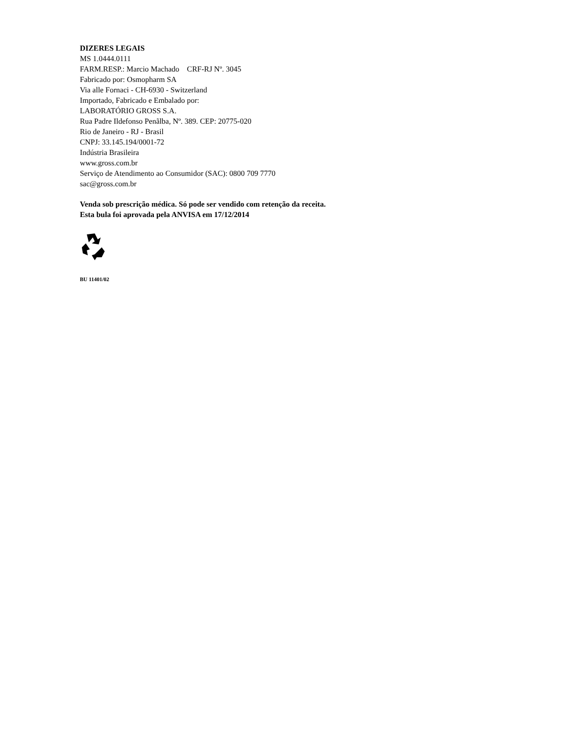DIZERES LEGAIS
MS 1.0444.0111
FARM.RESP.: Marcio Machado CRF-RJ Nº. 3045
Fabricado por: Osmopharm SA
Via alle Fornaci - CH-6930 - Switzerland
Importado, Fabricado e Embalado por:
LABORATÓRIO GROSS S.A.
Rua Padre Ildefonso Penãlba, Nº. 389. CEP: 20775-020
Rio de Janeiro - RJ - Brasil
CNPJ: 33.145.194/0001-72
Indústria Brasileira
www.gross.com.br
Serviço de Atendimento ao Consumidor (SAC): 0800 709 7770
sac@gross.com.br
Venda sob prescrição médica. Só pode ser vendido com retenção da receita.
Esta bula foi aprovada pela ANVISA em 17/12/2014
BU 11401/02